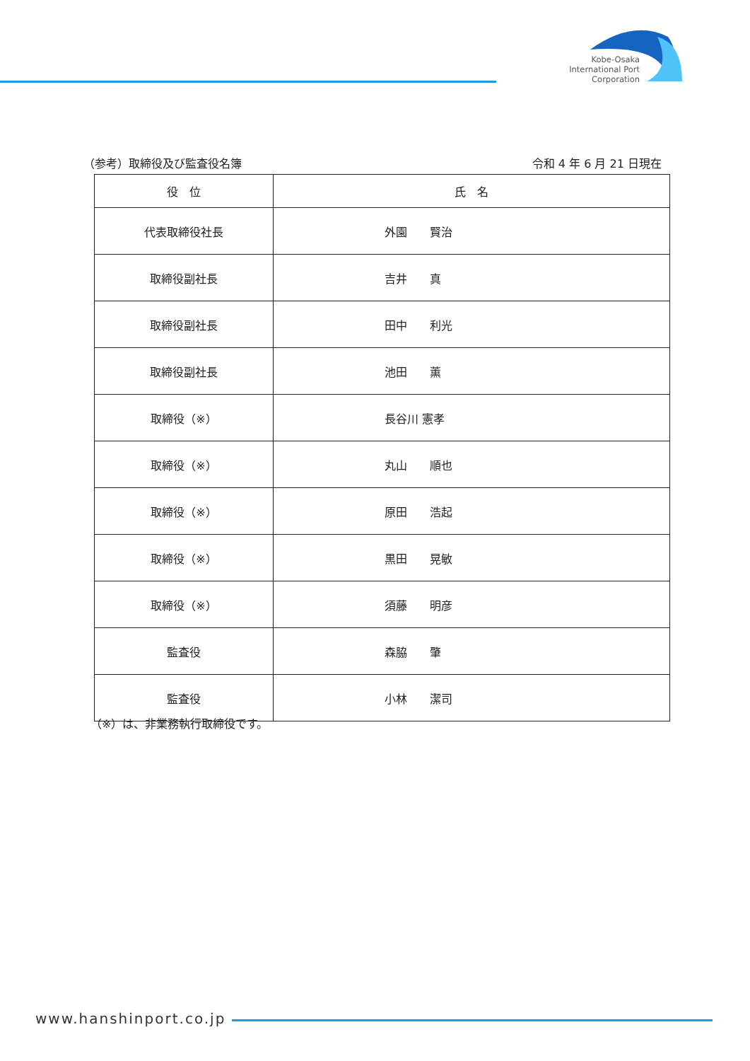Kobe-Osaka
International Port
Corporation
（参考）取締役及び監査役名簿 令和 4 年 6 月 21 日現在
| 役 位 | 氏 名 |
| --- | --- |
| 代表取締役社長 | 外園 賢治 |
| 取締役副社長 | 吉井 真 |
| 取締役副社長 | 田中 利光 |
| 取締役副社長 | 池田 薫 |
| 取締役（※） | 長谷川 憲孝 |
| 取締役（※） | 丸山 順也 |
| 取締役（※） | 原田 浩起 |
| 取締役（※） | 黒田 晃敏 |
| 取締役（※） | 須藤 明彦 |
| 監査役 | 森脇 肇 |
| 監査役 | 小林 潔司 |
（※）は、非業務執行取締役です。
www.hanshinport.co.jp